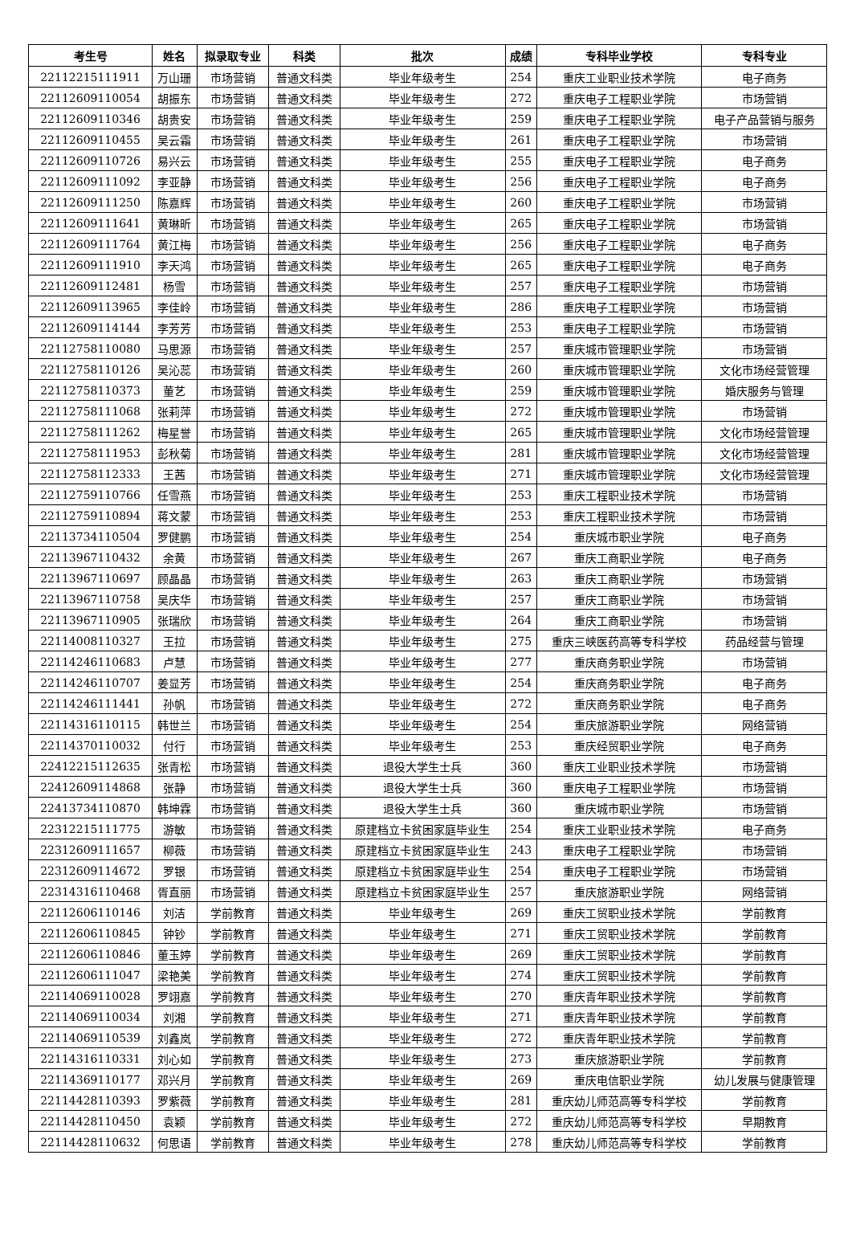| 考生号 | 姓名 | 拟录取专业 | 科类 | 批次 | 成绩 | 专科毕业学校 | 专科专业 |
| --- | --- | --- | --- | --- | --- | --- | --- |
| 22112215111911 | 万山珊 | 市场营销 | 普通文科类 | 毕业年级考生 | 254 | 重庆工业职业技术学院 | 电子商务 |
| 22112609110054 | 胡振东 | 市场营销 | 普通文科类 | 毕业年级考生 | 272 | 重庆电子工程职业学院 | 市场营销 |
| 22112609110346 | 胡贵安 | 市场营销 | 普通文科类 | 毕业年级考生 | 259 | 重庆电子工程职业学院 | 电子产品营销与服务 |
| 22112609110455 | 吴云霜 | 市场营销 | 普通文科类 | 毕业年级考生 | 261 | 重庆电子工程职业学院 | 市场营销 |
| 22112609110726 | 易兴云 | 市场营销 | 普通文科类 | 毕业年级考生 | 255 | 重庆电子工程职业学院 | 电子商务 |
| 22112609111092 | 李亚静 | 市场营销 | 普通文科类 | 毕业年级考生 | 256 | 重庆电子工程职业学院 | 电子商务 |
| 22112609111250 | 陈嘉辉 | 市场营销 | 普通文科类 | 毕业年级考生 | 260 | 重庆电子工程职业学院 | 市场营销 |
| 22112609111641 | 黄琳昕 | 市场营销 | 普通文科类 | 毕业年级考生 | 265 | 重庆电子工程职业学院 | 市场营销 |
| 22112609111764 | 黄江梅 | 市场营销 | 普通文科类 | 毕业年级考生 | 256 | 重庆电子工程职业学院 | 电子商务 |
| 22112609111910 | 李天鸿 | 市场营销 | 普通文科类 | 毕业年级考生 | 265 | 重庆电子工程职业学院 | 电子商务 |
| 22112609112481 | 杨雪 | 市场营销 | 普通文科类 | 毕业年级考生 | 257 | 重庆电子工程职业学院 | 市场营销 |
| 22112609113965 | 李佳岭 | 市场营销 | 普通文科类 | 毕业年级考生 | 286 | 重庆电子工程职业学院 | 市场营销 |
| 22112609114144 | 李芳芳 | 市场营销 | 普通文科类 | 毕业年级考生 | 253 | 重庆电子工程职业学院 | 市场营销 |
| 22112758110080 | 马思源 | 市场营销 | 普通文科类 | 毕业年级考生 | 257 | 重庆城市管理职业学院 | 市场营销 |
| 22112758110126 | 吴沁蕊 | 市场营销 | 普通文科类 | 毕业年级考生 | 260 | 重庆城市管理职业学院 | 文化市场经营管理 |
| 22112758110373 | 董艺 | 市场营销 | 普通文科类 | 毕业年级考生 | 259 | 重庆城市管理职业学院 | 婚庆服务与管理 |
| 22112758111068 | 张莉萍 | 市场营销 | 普通文科类 | 毕业年级考生 | 272 | 重庆城市管理职业学院 | 市场营销 |
| 22112758111262 | 梅星誉 | 市场营销 | 普通文科类 | 毕业年级考生 | 265 | 重庆城市管理职业学院 | 文化市场经营管理 |
| 22112758111953 | 彭秋菊 | 市场营销 | 普通文科类 | 毕业年级考生 | 281 | 重庆城市管理职业学院 | 文化市场经营管理 |
| 22112758112333 | 王茜 | 市场营销 | 普通文科类 | 毕业年级考生 | 271 | 重庆城市管理职业学院 | 文化市场经营管理 |
| 22112759110766 | 任雪燕 | 市场营销 | 普通文科类 | 毕业年级考生 | 253 | 重庆工程职业技术学院 | 市场营销 |
| 22112759110894 | 蒋文蒙 | 市场营销 | 普通文科类 | 毕业年级考生 | 253 | 重庆工程职业技术学院 | 市场营销 |
| 22113734110504 | 罗健鹏 | 市场营销 | 普通文科类 | 毕业年级考生 | 254 | 重庆城市职业学院 | 电子商务 |
| 22113967110432 | 余黄 | 市场营销 | 普通文科类 | 毕业年级考生 | 267 | 重庆工商职业学院 | 电子商务 |
| 22113967110697 | 顾晶晶 | 市场营销 | 普通文科类 | 毕业年级考生 | 263 | 重庆工商职业学院 | 市场营销 |
| 22113967110758 | 吴庆华 | 市场营销 | 普通文科类 | 毕业年级考生 | 257 | 重庆工商职业学院 | 市场营销 |
| 22113967110905 | 张瑞欣 | 市场营销 | 普通文科类 | 毕业年级考生 | 264 | 重庆工商职业学院 | 市场营销 |
| 22114008110327 | 王拉 | 市场营销 | 普通文科类 | 毕业年级考生 | 275 | 重庆三峡医药高等专科学校 | 药品经营与管理 |
| 22114246110683 | 卢慧 | 市场营销 | 普通文科类 | 毕业年级考生 | 277 | 重庆商务职业学院 | 市场营销 |
| 22114246110707 | 姜显芳 | 市场营销 | 普通文科类 | 毕业年级考生 | 254 | 重庆商务职业学院 | 电子商务 |
| 22114246111441 | 孙帆 | 市场营销 | 普通文科类 | 毕业年级考生 | 272 | 重庆商务职业学院 | 电子商务 |
| 22114316110115 | 韩世兰 | 市场营销 | 普通文科类 | 毕业年级考生 | 254 | 重庆旅游职业学院 | 网络营销 |
| 22114370110032 | 付行 | 市场营销 | 普通文科类 | 毕业年级考生 | 253 | 重庆经贸职业学院 | 电子商务 |
| 22412215112635 | 张青松 | 市场营销 | 普通文科类 | 退役大学生士兵 | 360 | 重庆工业职业技术学院 | 市场营销 |
| 22412609114868 | 张静 | 市场营销 | 普通文科类 | 退役大学生士兵 | 360 | 重庆电子工程职业学院 | 市场营销 |
| 22413734110870 | 韩坤霖 | 市场营销 | 普通文科类 | 退役大学生士兵 | 360 | 重庆城市职业学院 | 市场营销 |
| 22312215111775 | 游敏 | 市场营销 | 普通文科类 | 原建档立卡贫困家庭毕业生 | 254 | 重庆工业职业技术学院 | 电子商务 |
| 22312609111657 | 柳薇 | 市场营销 | 普通文科类 | 原建档立卡贫困家庭毕业生 | 243 | 重庆电子工程职业学院 | 市场营销 |
| 22312609114672 | 罗银 | 市场营销 | 普通文科类 | 原建档立卡贫困家庭毕业生 | 254 | 重庆电子工程职业学院 | 市场营销 |
| 22314316110468 | 胥直丽 | 市场营销 | 普通文科类 | 原建档立卡贫困家庭毕业生 | 257 | 重庆旅游职业学院 | 网络营销 |
| 22112606110146 | 刘洁 | 学前教育 | 普通文科类 | 毕业年级考生 | 269 | 重庆工贸职业技术学院 | 学前教育 |
| 22112606110845 | 钟钞 | 学前教育 | 普通文科类 | 毕业年级考生 | 271 | 重庆工贸职业技术学院 | 学前教育 |
| 22112606110846 | 董玉婷 | 学前教育 | 普通文科类 | 毕业年级考生 | 269 | 重庆工贸职业技术学院 | 学前教育 |
| 22112606111047 | 梁艳美 | 学前教育 | 普通文科类 | 毕业年级考生 | 274 | 重庆工贸职业技术学院 | 学前教育 |
| 22114069110028 | 罗翊嘉 | 学前教育 | 普通文科类 | 毕业年级考生 | 270 | 重庆青年职业技术学院 | 学前教育 |
| 22114069110034 | 刘湘 | 学前教育 | 普通文科类 | 毕业年级考生 | 271 | 重庆青年职业技术学院 | 学前教育 |
| 22114069110539 | 刘鑫岚 | 学前教育 | 普通文科类 | 毕业年级考生 | 272 | 重庆青年职业技术学院 | 学前教育 |
| 22114316110331 | 刘心如 | 学前教育 | 普通文科类 | 毕业年级考生 | 273 | 重庆旅游职业学院 | 学前教育 |
| 22114369110177 | 邓兴月 | 学前教育 | 普通文科类 | 毕业年级考生 | 269 | 重庆电信职业学院 | 幼儿发展与健康管理 |
| 22114428110393 | 罗紫薇 | 学前教育 | 普通文科类 | 毕业年级考生 | 281 | 重庆幼儿师范高等专科学校 | 学前教育 |
| 22114428110450 | 袁颖 | 学前教育 | 普通文科类 | 毕业年级考生 | 272 | 重庆幼儿师范高等专科学校 | 早期教育 |
| 22114428110632 | 何思语 | 学前教育 | 普通文科类 | 毕业年级考生 | 278 | 重庆幼儿师范高等专科学校 | 学前教育 |